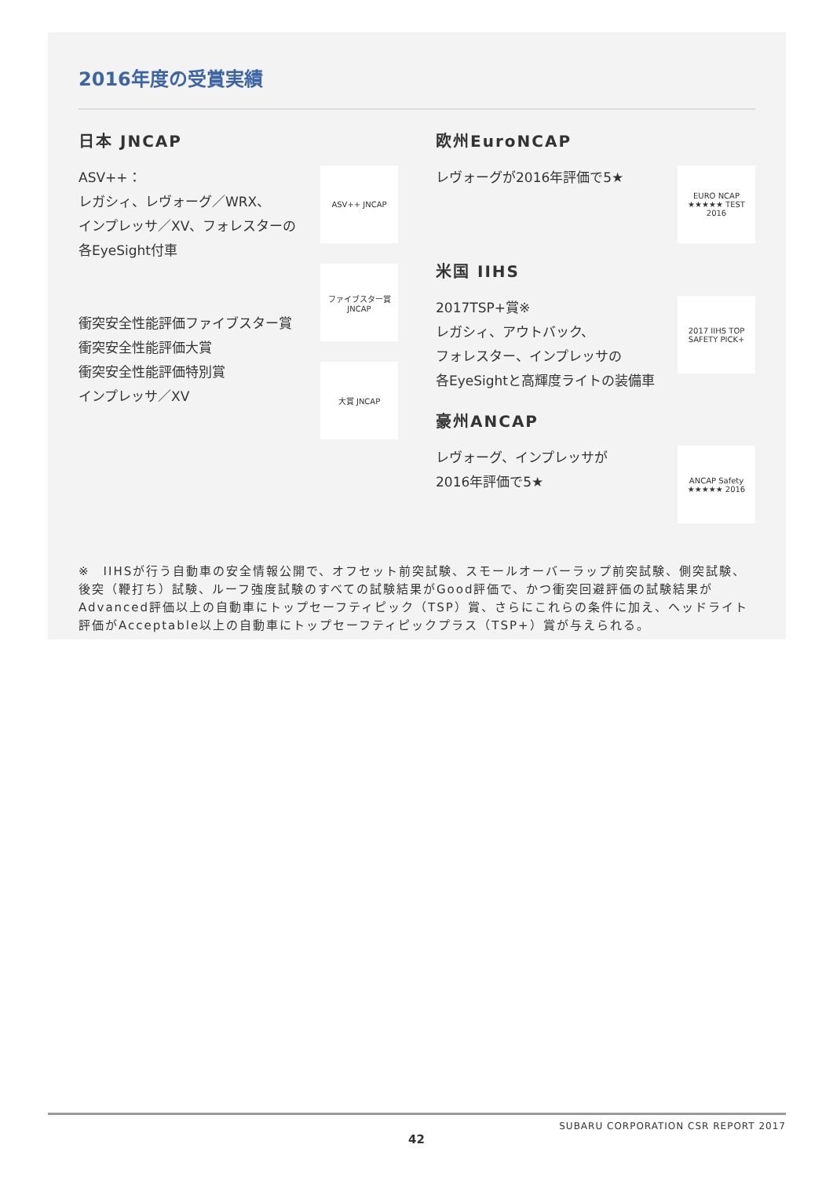2016年度の受賞実績
日本 JNCAP
ASV++：
レガシィ、レヴォーグ／WRX、
インプレッサ／XV、フォレスターの
各EyeSight付車
衝突安全性能評価ファイブスター賞
衝突安全性能評価大賞
衝突安全性能評価特別賞
インプレッサ／XV
ASV++ JNCAP
ファイブスター賞 JNCAP
大賞 JNCAP
欧州EuroNCAP
レヴォーグが2016年評価で5★
EURO NCAP ★★★★★ TEST 2016
米国 IIHS
2017TSP+賞※
レガシィ、アウトバック、
フォレスター、インプレッサの
各EyeSightと高輝度ライトの装備車
2017 IIHS TOP SAFETY PICK+
豪州ANCAP
レヴォーグ、インプレッサが
2016年評価で5★
ANCAP Safety ★★★★★ 2016
※　IIHSが行う自動車の安全情報公開で、オフセット前突試験、スモールオーバーラップ前突試験、側突試験、後突（鞭打ち）試験、ルーフ強度試験のすべての試験結果がGood評価で、かつ衝突回避評価の試験結果がAdvanced評価以上の自動車にトップセーフティピック（TSP）賞、さらにこれらの条件に加え、ヘッドライト評価がAcceptable以上の自動車にトップセーフティピックプラス（TSP+）賞が与えられる。
SUBARU CORPORATION CSR REPORT 2017
42